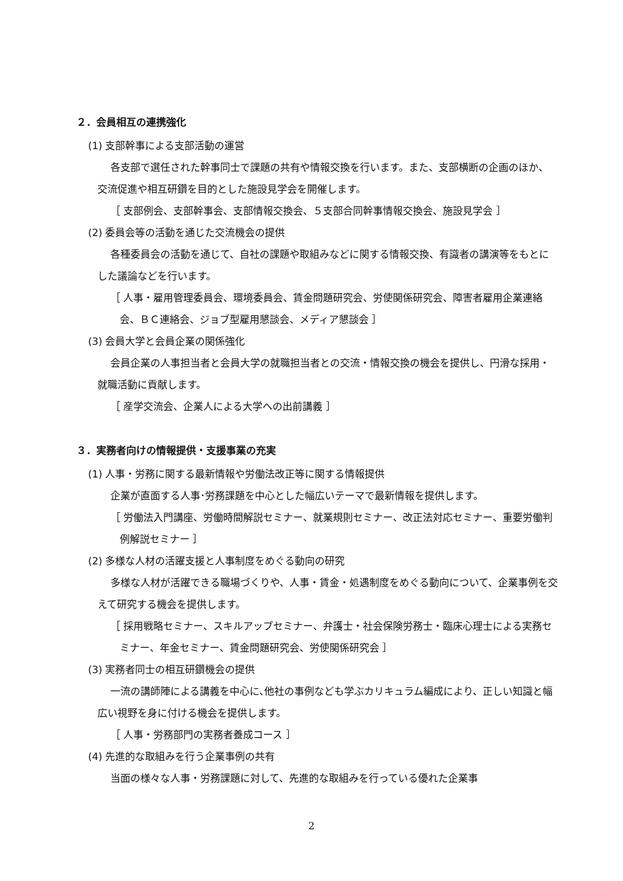２．会員相互の連携強化
(1) 支部幹事による支部活動の運営
各支部で選任された幹事同士で課題の共有や情報交換を行います。また、支部横断の企画のほか、交流促進や相互研鑽を目的とした施設見学会を開催します。
［ 支部例会、支部幹事会、支部情報交換会、５支部合同幹事情報交換会、施設見学会 ］
(2) 委員会等の活動を通じた交流機会の提供
各種委員会の活動を通じて、自社の課題や取組みなどに関する情報交換、有識者の講演等をもとにした議論などを行います。
［ 人事・雇用管理委員会、環境委員会、賃金問題研究会、労使関係研究会、障害者雇用企業連絡会、ＢＣ連絡会、ジョブ型雇用懇談会、メディア懇談会 ］
(3) 会員大学と会員企業の関係強化
会員企業の人事担当者と会員大学の就職担当者との交流・情報交換の機会を提供し、円滑な採用・就職活動に貢献します。
［ 産学交流会、企業人による大学への出前講義 ］
３．実務者向けの情報提供・支援事業の充実
(1) 人事・労務に関する最新情報や労働法改正等に関する情報提供
企業が直面する人事･労務課題を中心とした幅広いテーマで最新情報を提供します。
［ 労働法入門講座、労働時間解説セミナー、就業規則セミナー、改正法対応セミナー、重要労働判例解説セミナー ］
(2) 多様な人材の活躍支援と人事制度をめぐる動向の研究
多様な人材が活躍できる職場づくりや、人事・賃金・処遇制度をめぐる動向について、企業事例を交えて研究する機会を提供します。
［ 採用戦略セミナー、スキルアップセミナー、弁護士・社会保険労務士・臨床心理士による実務セミナー、年金セミナー、賃金問題研究会、労使関係研究会 ］
(3) 実務者同士の相互研鑽機会の提供
一流の講師陣による講義を中心に､他社の事例なども学ぶカリキュラム編成により、正しい知識と幅広い視野を身に付ける機会を提供します。
［ 人事・労務部門の実務者養成コース ］
(4) 先進的な取組みを行う企業事例の共有
当面の様々な人事・労務課題に対して、先進的な取組みを行っている優れた企業事
2